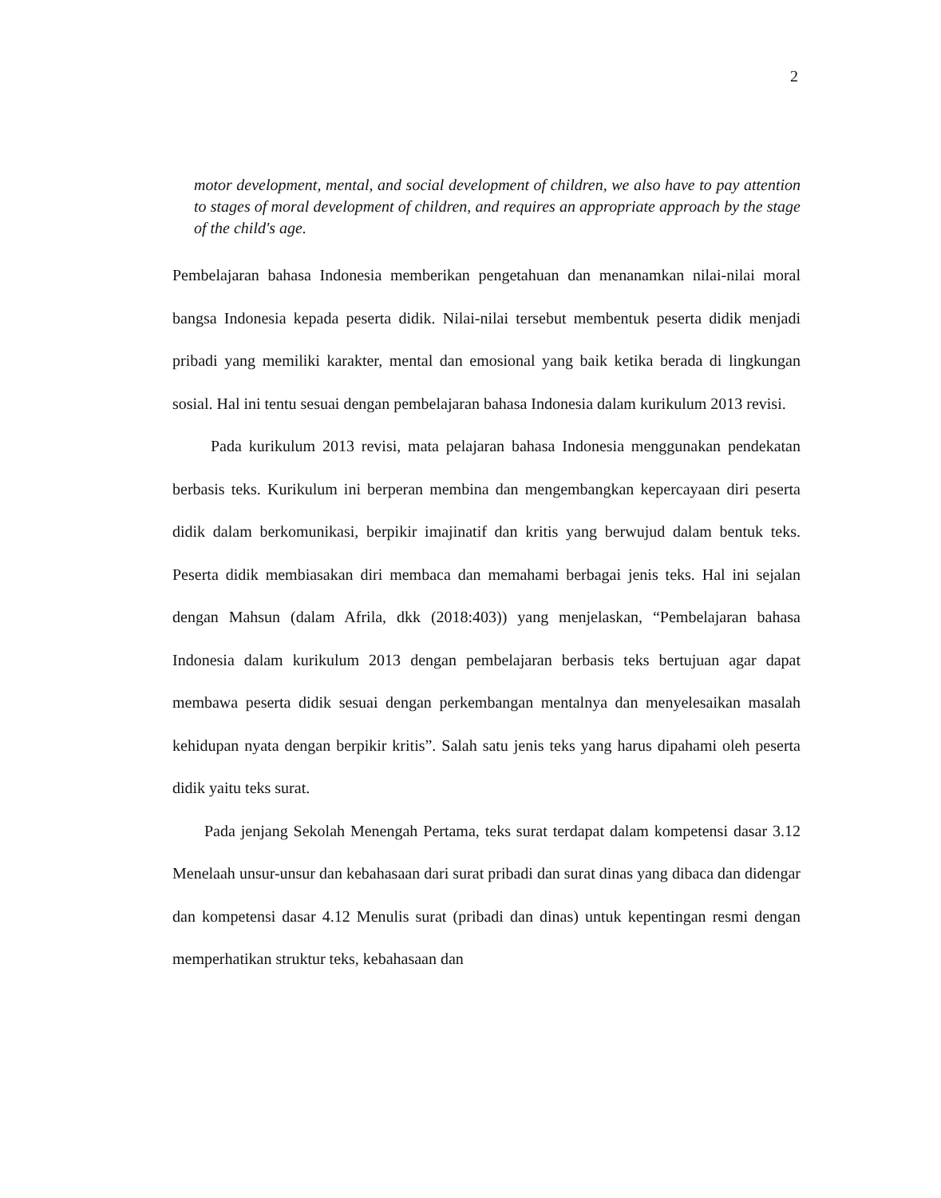2
motor development, mental, and social development of children, we also have to pay attention to stages of moral development of children, and requires an appropriate approach by the stage of the child's age.
Pembelajaran bahasa Indonesia memberikan pengetahuan dan menanamkan nilai-nilai moral bangsa Indonesia kepada peserta didik. Nilai-nilai tersebut membentuk peserta didik menjadi pribadi yang memiliki karakter, mental dan emosional yang baik ketika berada di lingkungan sosial. Hal ini tentu sesuai dengan pembelajaran bahasa Indonesia dalam kurikulum 2013 revisi.
Pada kurikulum 2013 revisi, mata pelajaran bahasa Indonesia menggunakan pendekatan berbasis teks. Kurikulum ini berperan membina dan mengembangkan kepercayaan diri peserta didik dalam berkomunikasi, berpikir imajinatif dan kritis yang berwujud dalam bentuk teks. Peserta didik membiasakan diri membaca dan memahami berbagai jenis teks. Hal ini sejalan dengan Mahsun (dalam Afrila, dkk (2018:403)) yang menjelaskan, “Pembelajaran bahasa Indonesia dalam kurikulum 2013 dengan pembelajaran berbasis teks bertujuan agar dapat membawa peserta didik sesuai dengan perkembangan mentalnya dan menyelesaikan masalah kehidupan nyata dengan berpikir kritis”. Salah satu jenis teks yang harus dipahami oleh peserta didik yaitu teks surat.
Pada jenjang Sekolah Menengah Pertama, teks surat terdapat dalam kompetensi dasar 3.12 Menelaah unsur-unsur dan kebahasaan dari surat pribadi dan surat dinas yang dibaca dan didengar dan kompetensi dasar 4.12 Menulis surat (pribadi dan dinas) untuk kepentingan resmi dengan memperhatikan struktur teks, kebahasaan dan